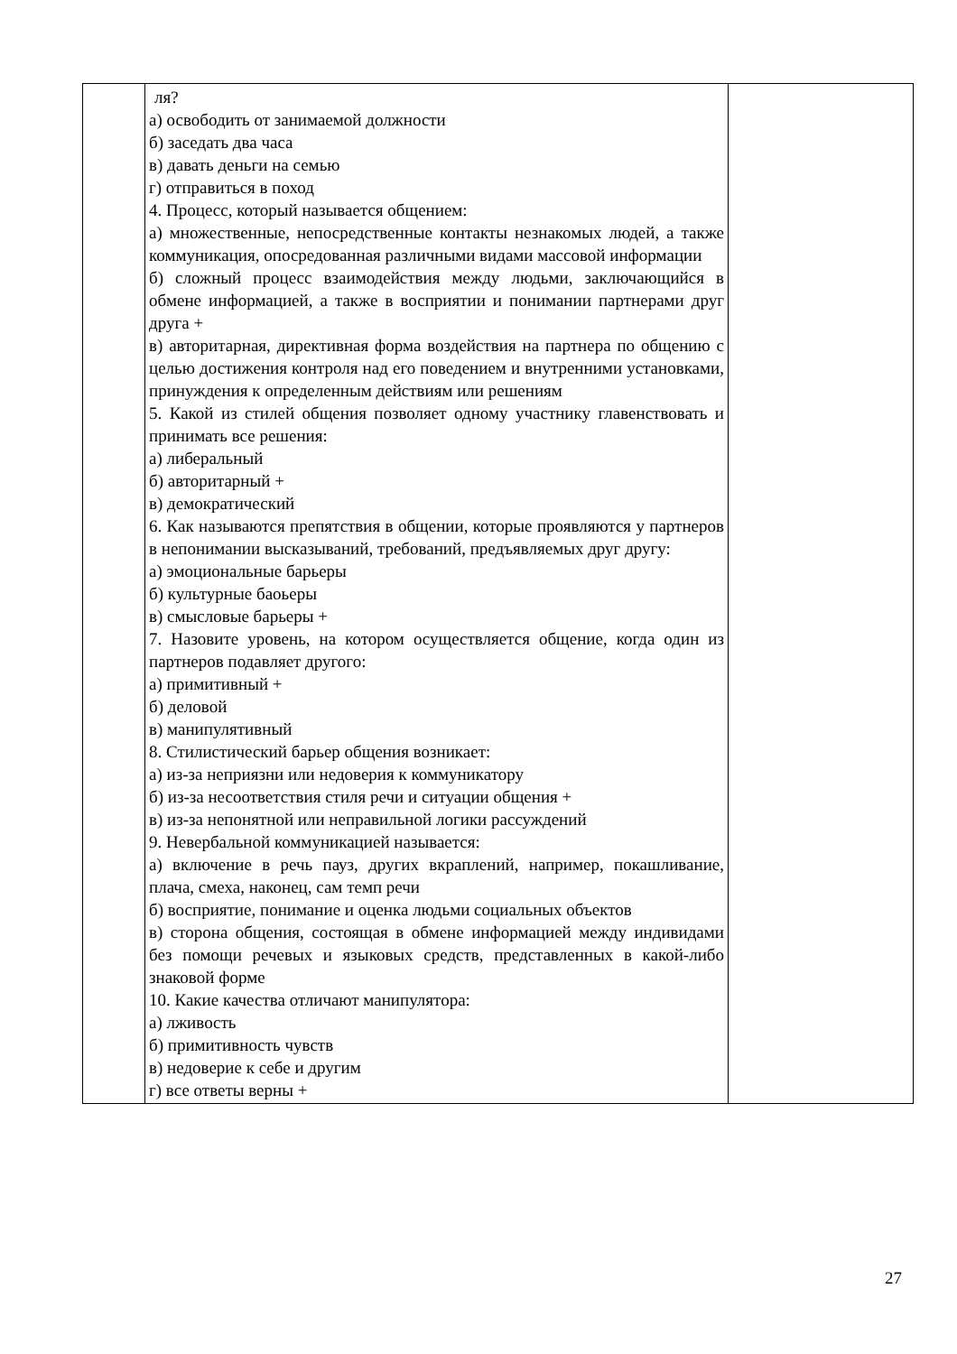| | ля? а) освободить от занимаемой должности б) заседать два часа в) давать деньги на семью г) отправиться в поход 4. Процесс, который называется общением: а) множественные, непосредственные контакты незнакомых людей, а также коммуникация, опосредованная различными видами массовой информации б) сложный процесс взаимодействия между людьми, заключающийся в обмене информацией, а также в восприятии и понимании партнерами друг друга + в) авторитарная, директивная форма воздействия на партнера по общению с целью достижения контроля над его поведением и внутренними установками, принуждения к определенным действиям или решениям 5. Какой из стилей общения позволяет одному участнику главенствовать и принимать все решения: а) либеральный б) авторитарный + в) демократический 6. Как называются препятствия в общении, которые проявляются у партнеров в непонимании высказываний, требований, предъявляемых друг другу: а) эмоциональные барьеры б) культурные баоьеры в) смысловые барьеры + 7. Назовите уровень, на котором осуществляется общение, когда один из партнеров подавляет другого: а) примитивный + б) деловой в) манипулятивный 8. Стилистический барьер общения возникает: а) из-за неприязни или недоверия к коммуникатору б) из-за несоответствия стиля речи и ситуации общения + в) из-за непонятной или неправильной логики рассуждений 9. Невербальной коммуникацией называется: а) включение в речь пауз, других вкраплений, например, покашливание, плача, смеха, наконец, сам темп речи б) восприятие, понимание и оценка людьми социальных объектов в) сторона общения, состоящая в обмене информацией между индивидами без помощи речевых и языковых средств, представленных в какой-либо знаковой форме 10. Какие качества отличают манипулятора: а) лживость б) примитивность чувств в) недоверие к себе и другим г) все ответы верны + | |
27